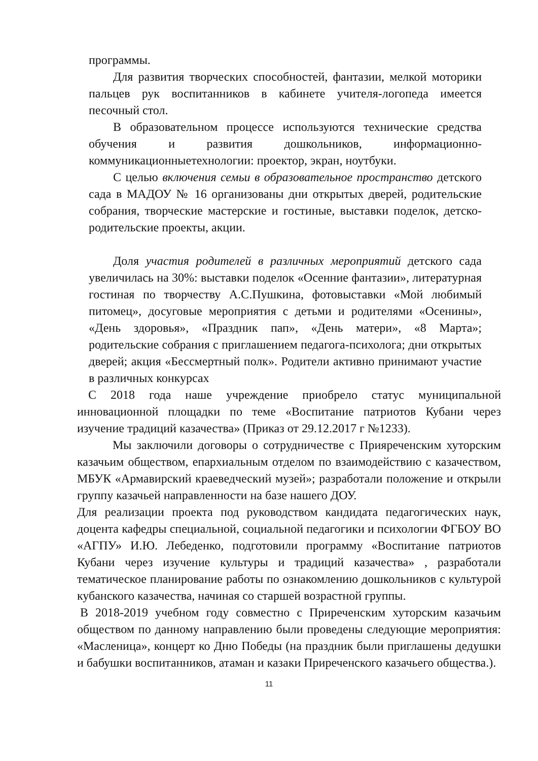программы.
Для развития творческих способностей, фантазии, мелкой моторики пальцев рук воспитанников в кабинете учителя-логопеда имеется песочный стол.
В образовательном процессе используются технические средства обучения и развития дошкольников, информационно-коммуникационныетехнологии: проектор, экран, ноутбуки.
С целью включения семьи в образовательное пространство детского сада в МАДОУ № 16 организованы дни открытых дверей, родительские собрания, творческие мастерские и гостиные, выставки поделок, детско- родительские проекты, акции.
Доля участия родителей в различных мероприятий детского сада увеличилась на 30%: выставки поделок «Осенние фантазии», литературная гостиная по творчеству А.С.Пушкина, фотовыставки «Мой любимый питомец», досуговые мероприятия с детьми и родителями «Осенины», «День здоровья», «Праздник пап», «День матери», «8 Марта»; родительские собрания с приглашением педагога-психолога; дни открытых дверей; акция «Бессмертный полк». Родители активно принимают участие в различных конкурсах
С 2018 года наше учреждение приобрело статус муниципальной инновационной площадки по теме «Воспитание патриотов Кубани через изучение традиций казачества» (Приказ от 29.12.2017 г №1233).
Мы заключили договоры о сотрудничестве с Прияреченским хуторским казачьим обществом, епархиальным отделом по взаимодействию с казачеством, МБУК «Армавирский краеведческий музей»; разработали положение и открыли группу казачьей направленности на базе нашего ДОУ.
Для реализации проекта под руководством кандидата педагогических наук, доцента кафедры специальной, социальной педагогики и психологии ФГБОУ ВО «АГПУ» И.Ю. Лебеденко, подготовили программу «Воспитание патриотов Кубани через изучение культуры и традиций казачества» , разработали тематическое планирование работы по ознакомлению дошкольников с культурой кубанского казачества, начиная со старшей возрастной группы.
В 2018-2019 учебном году совместно с Приреченским хуторским казачьим обществом по данному направлению были проведены следующие мероприятия: «Масленица», концерт ко Дню Победы (на праздник были приглашены дедушки и бабушки воспитанников, атаман и казаки Приреченского казачьего общества.).
11